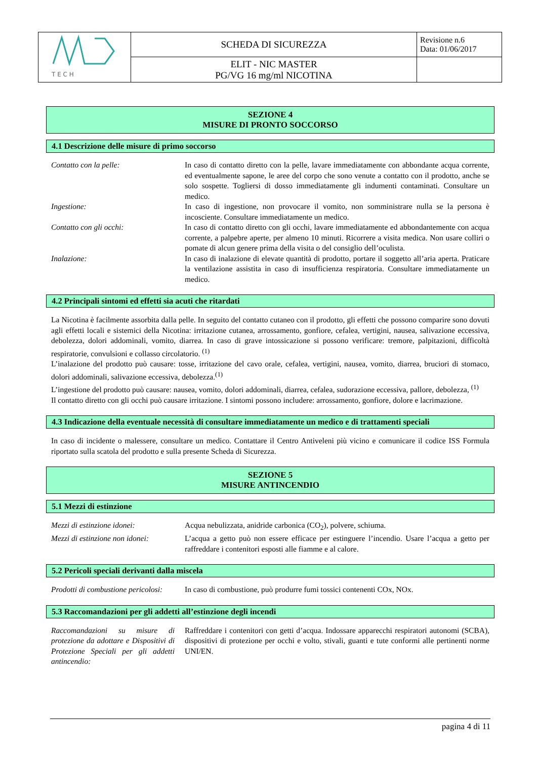| T E C H | SCHEDA DI SICUREZZA | Revisione n.6 Data: 01/06/2017 |
| | ELIT - NIC MASTER PG/VG 16 mg/ml NICOTINA | |
SEZIONE 4
MISURE DI PRONTO SOCCORSO
4.1 Descrizione delle misure di primo soccorso
| Contatto con la pelle: | In caso di contatto diretto con la pelle, lavare immediatamente con abbondante acqua corrente, ed eventualmente sapone, le aree del corpo che sono venute a contatto con il prodotto, anche se solo sospette. Togliersi di dosso immediatamente gli indumenti contaminati. Consultare un medico. |
| Ingestione: | In caso di ingestione, non provocare il vomito, non somministrare nulla se la persona è incosciente. Consultare immediatamente un medico. |
| Contatto con gli occhi: | In caso di contatto diretto con gli occhi, lavare immediatamente ed abbondantemente con acqua corrente, a palpebre aperte, per almeno 10 minuti. Ricorrere a visita medica. Non usare colliri o pomate di alcun genere prima della visita o del consiglio dell’oculista. |
| Inalazione: | In caso di inalazione di elevate quantità di prodotto, portare il soggetto all’aria aperta. Praticare la ventilazione assistita in caso di insufficienza respiratoria. Consultare immediatamente un medico. |
4.2 Principali sintomi ed effetti sia acuti che ritardati
La Nicotina è facilmente assorbita dalla pelle. In seguito del contatto cutaneo con il prodotto, gli effetti che possono comparire sono dovuti agli effetti locali e sistemici della Nicotina: irritazione cutanea, arrossamento, gonfiore, cefalea, vertigini, nausea, salivazione eccessiva, debolezza, dolori addominali, vomito, diarrea. In caso di grave intossicazione si possono verificare: tremore, palpitazioni, difficoltà respiratorie, convulsioni e collasso circolatorio. <sup>(1)</sup>
L’inalazione del prodotto può causare: tosse, irritazione del cavo orale, cefalea, vertigini, nausea, vomito, diarrea, bruciori di stomaco, dolori addominali, salivazione eccessiva, debolezza.<sup>(1)</sup>
L’ingestione del prodotto può causare: nausea, vomito, dolori addominali, diarrea, cefalea, sudorazione eccessiva, pallore, debolezza, <sup>(1)</sup>
Il contatto diretto con gli occhi può causare irritazione. I sintomi possono includere: arrossamento, gonfiore, dolore e lacrimazione.
4.3 Indicazione della eventuale necessità di consultare immediatamente un medico e di trattamenti speciali
In caso di incidente o malessere, consultare un medico. Contattare il Centro Antiveleni più vicino e comunicare il codice ISS Formula riportato sulla scatola del prodotto e sulla presente Scheda di Sicurezza.
SEZIONE 5
MISURE ANTINCENDIO
5.1 Mezzi di estinzione
| Mezzi di estinzione idonei: | Acqua nebulizzata, anidride carbonica (CO<sub>2</sub>), polvere, schiuma. |
| Mezzi di estinzione non idonei: | L’acqua a getto può non essere efficace per estinguere l’incendio. Usare l’acqua a getto per raffreddare i contenitori esposti alle fiamme e al calore. |
5.2 Pericoli speciali derivanti dalla miscela
| Prodotti di combustione pericolosi: | In caso di combustione, può produrre fumi tossici contenenti COx, NOx. |
5.3 Raccomandazioni per gli addetti all’estinzione degli incendi
| Raccomandazioni su misure di protezione da adottare e Dispositivi di Protezione Speciali per gli addetti antincendio: | Raffreddare i contenitori con getti d’acqua. Indossare apparecchi respiratori autonomi (SCBA), dispositivi di protezione per occhi e volto, stivali, guanti e tute conformi alle pertinenti norme UNI/EN. |
pagina 4 di 11